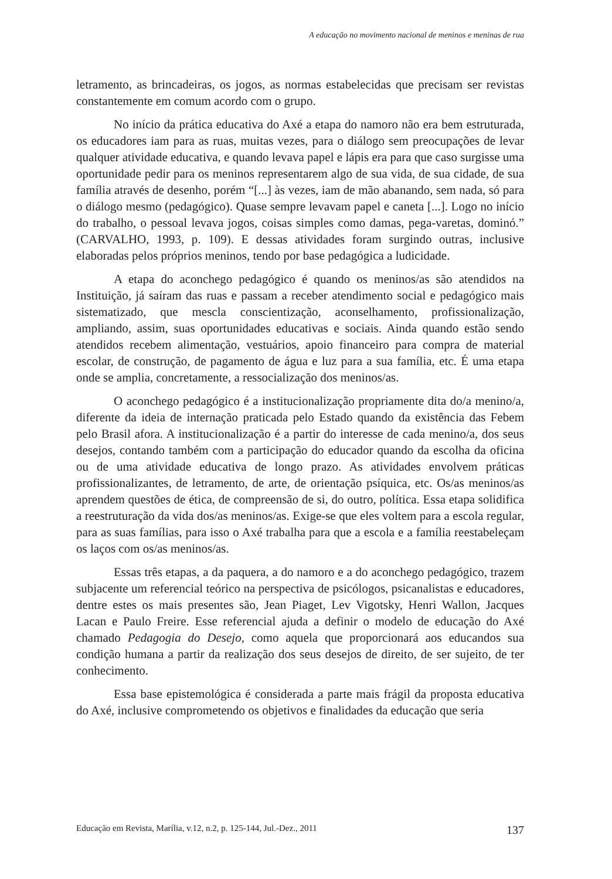A educação no movimento nacional de meninos e meninas de rua
letramento, as brincadeiras, os jogos, as normas estabelecidas que precisam ser revistas constantemente em comum acordo com o grupo.
No início da prática educativa do Axé a etapa do namoro não era bem estruturada, os educadores iam para as ruas, muitas vezes, para o diálogo sem preocupações de levar qualquer atividade educativa, e quando levava papel e lápis era para que caso surgisse uma oportunidade pedir para os meninos representarem algo de sua vida, de sua cidade, de sua família através de desenho, porém “[...] às vezes, iam de mão abanando, sem nada, só para o diálogo mesmo (pedagógico). Quase sempre levavam papel e caneta [...]. Logo no início do trabalho, o pessoal levava jogos, coisas simples como damas, pega-varetas, dominó.” (CARVALHO, 1993, p. 109). E dessas atividades foram surgindo outras, inclusive elaboradas pelos próprios meninos, tendo por base pedagógica a ludicidade.
A etapa do aconchego pedagógico é quando os meninos/as são atendidos na Instituição, já saíram das ruas e passam a receber atendimento social e pedagógico mais sistematizado, que mescla conscientização, aconselhamento, profissionalização, ampliando, assim, suas oportunidades educativas e sociais. Ainda quando estão sendo atendidos recebem alimentação, vestuários, apoio financeiro para compra de material escolar, de construção, de pagamento de água e luz para a sua família, etc. É uma etapa onde se amplia, concretamente, a ressocialização dos meninos/as.
O aconchego pedagógico é a institucionalização propriamente dita do/a menino/a, diferente da ideia de internação praticada pelo Estado quando da existência das Febem pelo Brasil afora. A institucionalização é a partir do interesse de cada menino/a, dos seus desejos, contando também com a participação do educador quando da escolha da oficina ou de uma atividade educativa de longo prazo. As atividades envolvem práticas profissionalizantes, de letramento, de arte, de orientação psíquica, etc. Os/as meninos/as aprendem questões de ética, de compreensão de si, do outro, política. Essa etapa solidifica a reestruturação da vida dos/as meninos/as. Exige-se que eles voltem para a escola regular, para as suas famílias, para isso o Axé trabalha para que a escola e a família reestabeleçam os laços com os/as meninos/as.
Essas três etapas, a da paquera, a do namoro e a do aconchego pedagógico, trazem subjacente um referencial teórico na perspectiva de psicólogos, psicanalistas e educadores, dentre estes os mais presentes são, Jean Piaget, Lev Vigotsky, Henri Wallon, Jacques Lacan e Paulo Freire. Esse referencial ajuda a definir o modelo de educação do Axé chamado Pedagogia do Desejo, como aquela que proporcionará aos educandos sua condição humana a partir da realização dos seus desejos de direito, de ser sujeito, de ter conhecimento.
Essa base epistemológica é considerada a parte mais frágil da proposta educativa do Axé, inclusive comprometendo os objetivos e finalidades da educação que seria
Educação em Revista, Marília, v.12, n.2, p. 125-144, Jul.-Dez., 2011 137